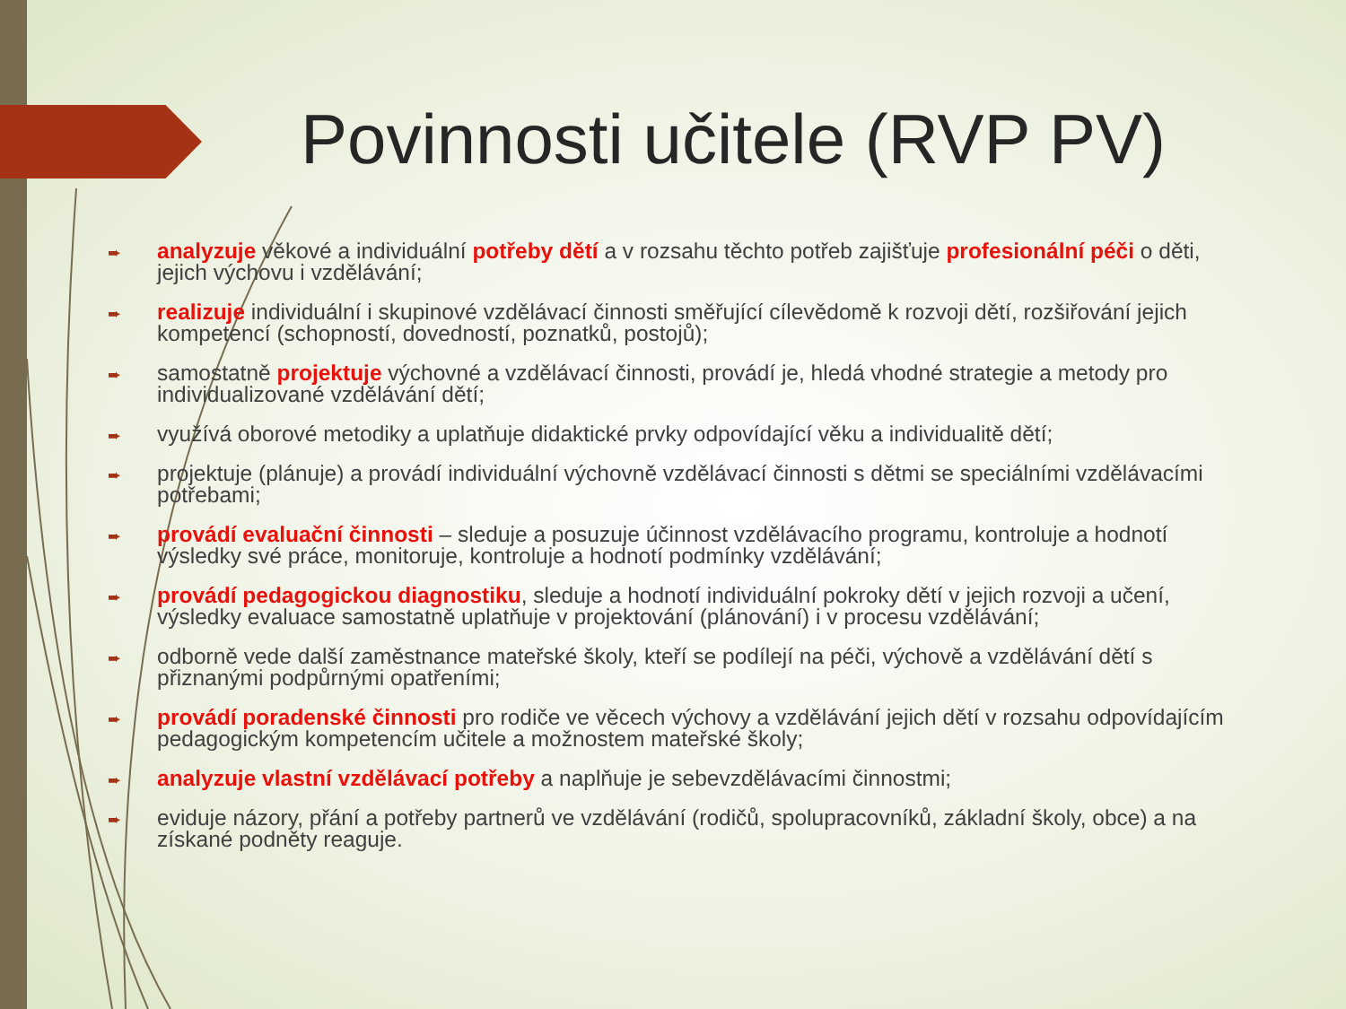Povinnosti učitele (RVP PV)
➨ analyzuje věkové a individuální potřeby dětí a v rozsahu těchto potřeb zajišťuje profesionální péči o děti, jejich výchovu i vzdělávání;
➨ realizuje individuální i skupinové vzdělávací činnosti směřující cílevědomě k rozvoji dětí, rozšiřování jejich kompetencí (schopností, dovedností, poznatků, postojů);
➨ samostatně projektuje výchovné a vzdělávací činnosti, provádí je, hledá vhodné strategie a metody pro individualizované vzdělávání dětí;
➨ využívá oborové metodiky a uplatňuje didaktické prvky odpovídající věku a individualitě dětí;
➨ projektuje (plánuje) a provádí individuální výchovně vzdělávací činnosti s dětmi se speciálními vzdělávacími potřebami;
➨ provádí evaluační činnosti – sleduje a posuzuje účinnost vzdělávacího programu, kontroluje a hodnotí výsledky své práce, monitoruje, kontroluje a hodnotí podmínky vzdělávání;
➨ provádí pedagogickou diagnostiku, sleduje a hodnotí individuální pokroky dětí v jejich rozvoji a učení, výsledky evaluace samostatně uplatňuje v projektování (plánování) i v procesu vzdělávání;
➨ odborně vede další zaměstnance mateřské školy, kteří se podílejí na péči, výchově a vzdělávání dětí s přiznanými podpůrnými opatřeními;
➨ provádí poradenské činnosti pro rodiče ve věcech výchovy a vzdělávání jejich dětí v rozsahu odpovídajícím pedagogickým kompetencím učitele a možnostem mateřské školy;
➨ analyzuje vlastní vzdělávací potřeby a naplňuje je sebevzdělávacími činnostmi;
➨ eviduje názory, přání a potřeby partnerů ve vzdělávání (rodičů, spolupracovníků, základní školy, obce) a na získané podněty reaguje.